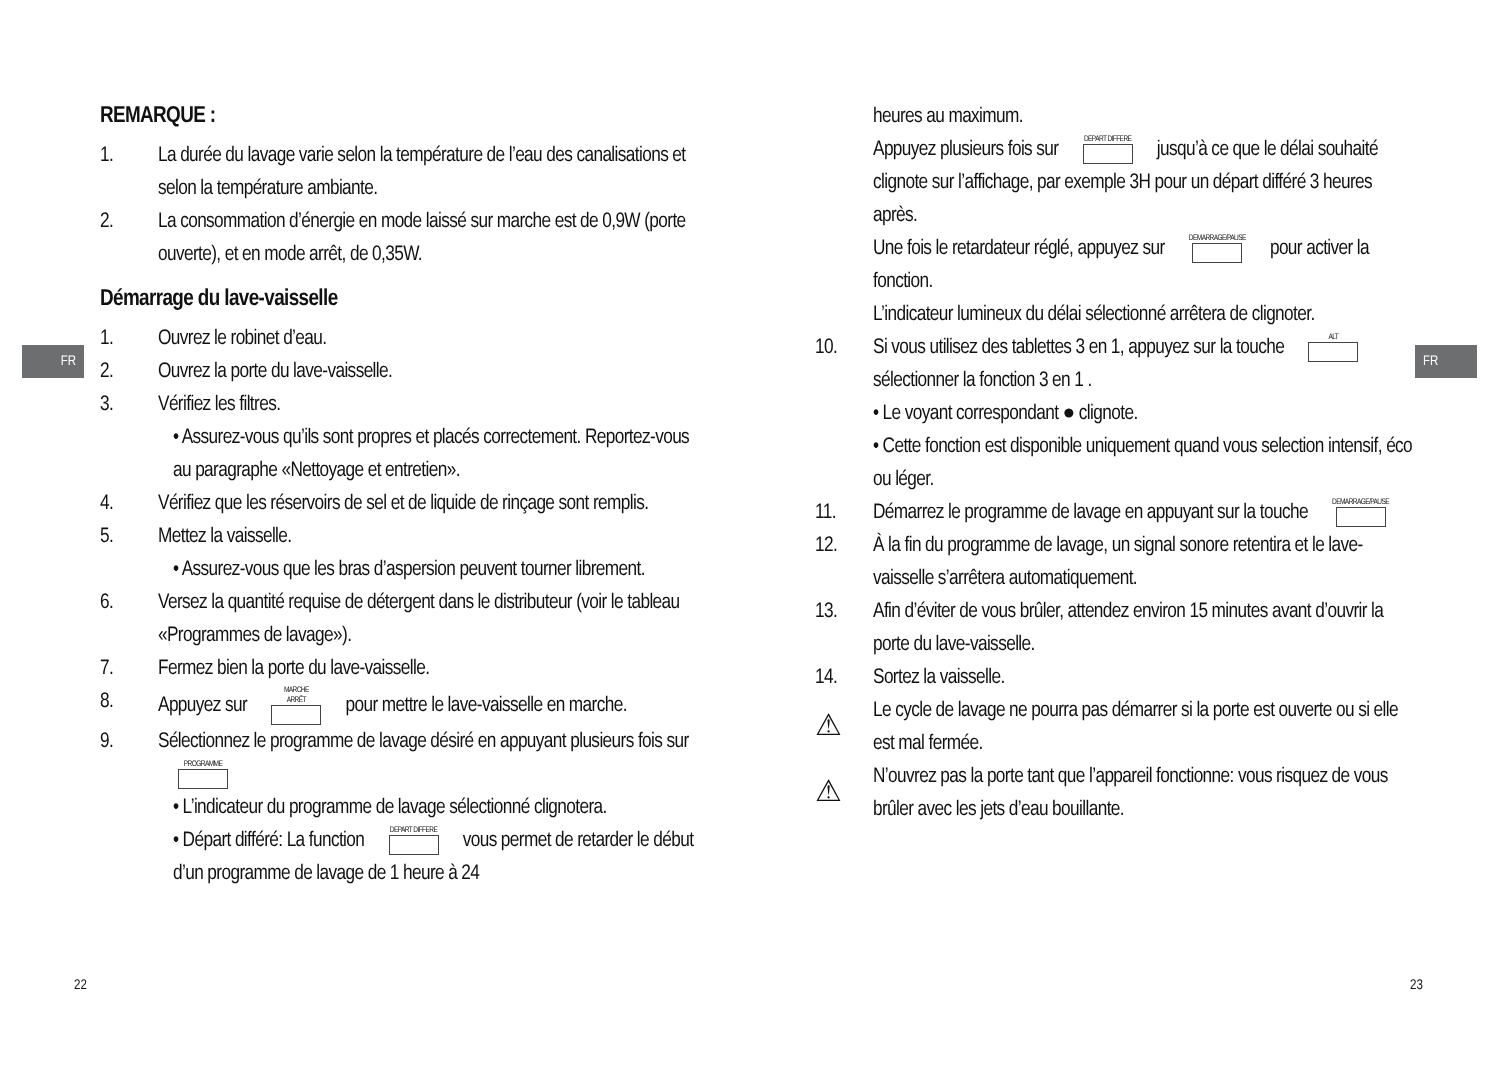FR FR
REMARQUE :
1. La durée du lavage varie selon la température de l’eau des canalisations et selon la température ambiante.
2. La consommation d’énergie en mode laissé sur marche est de 0,9W (porte ouverte), et en mode arrêt, de 0,35W.
Démarrage du lave-vaisselle
1. Ouvrez le robinet d’eau.
2. Ouvrez la porte du lave-vaisselle.
3. Vérifiez les filtres.
• Assurez-vous qu’ils sont propres et placés correctement. Reportez-vous au paragraphe «Nettoyage et entretien».
4. Vérifiez que les réservoirs de sel et de liquide de rinçage sont remplis.
5. Mettez la vaisselle.
• Assurez-vous que les bras d’aspersion peuvent tourner librement.
6. Versez la quantité requise de détergent dans le distributeur (voir le tableau «Programmes de lavage»).
7. Fermez bien la porte du lave-vaisselle.
8. Appuyez sur MARCHE
ARRÊT pour mettre le lave-vaisselle en marche.
9. Sélectionnez le programme de lavage désiré en appuyant plusieurs fois sur PROGRAMME
• L’indicateur du programme de lavage sélectionné clignotera.
• Départ différé: La function DEPART DIFFERE vous permet de retarder le début d’un programme de lavage de 1 heure à 24
heures au maximum.
Appuyez plusieurs fois sur DEPART DIFFERE jusqu’à ce que le délai souhaité clignote sur l’affichage, par exemple 3H pour un départ différé 3 heures après.
Une fois le retardateur réglé, appuyez sur DEMARRAGE/PAUSE pour activer la fonction.
L’indicateur lumineux du délai sélectionné arrêtera de clignoter.
10. Si vous utilisez des tablettes 3 en 1, appuyez sur la touche ALT sélectionner la fonction 3 en 1 .
• Le voyant correspondant ● clignote.
• Cette fonction est disponible uniquement quand vous selection intensif, éco ou léger.
11. Démarrez le programme de lavage en appuyant sur la touche DEMARRAGE/PAUSE
12. À la fin du programme de lavage, un signal sonore retentira et le lave-vaisselle s’arrêtera automatiquement.
13. Afin d’éviter de vous brûler, attendez environ 15 minutes avant d’ouvrir la porte du lave-vaisselle.
14. Sortez la vaisselle.
⚠ Le cycle de lavage ne pourra pas démarrer si la porte est ouverte ou si elle est mal fermée.
⚠ N’ouvrez pas la porte tant que l’appareil fonctionne: vous risquez de vous brûler avec les jets d’eau bouillante.
22 23